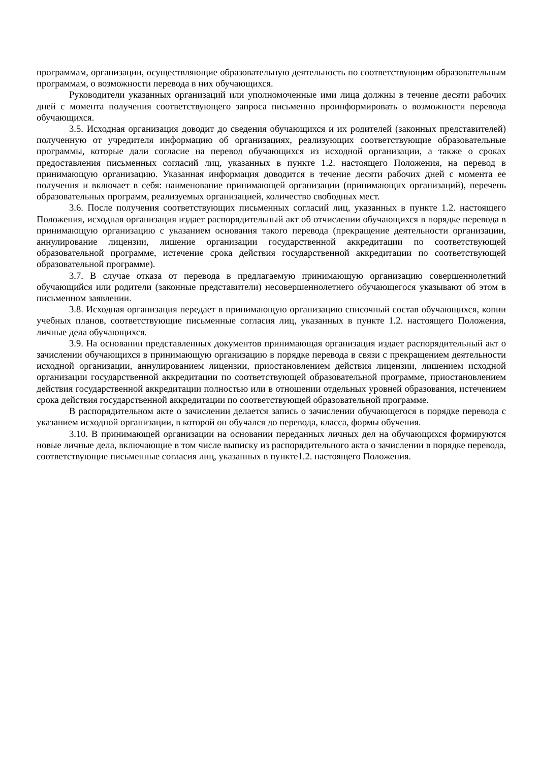программам, организации, осуществляющие образовательную деятельность по соответствующим образовательным программам, о возможности перевода в них обучающихся.
Руководители указанных организаций или уполномоченные ими лица должны в течение десяти рабочих дней с момента получения соответствующего запроса письменно проинформировать о возможности перевода обучающихся.
3.5. Исходная организация доводит до сведения обучающихся и их родителей (законных представителей) полученную от учредителя информацию об организациях, реализующих соответствующие образовательные программы, которые дали согласие на перевод обучающихся из исходной организации, а также о сроках предоставления письменных согласий лиц, указанных в пункте 1.2. настоящего Положения, на перевод в принимающую организацию. Указанная информация доводится в течение десяти рабочих дней с момента ее получения и включает в себя: наименование принимающей организации (принимающих организаций), перечень образовательных программ, реализуемых организацией, количество свободных мест.
3.6. После получения соответствующих письменных согласий лиц, указанных в пункте 1.2. настоящего Положения, исходная организация издает распорядительный акт об отчислении обучающихся в порядке перевода в принимающую организацию с указанием основания такого перевода (прекращение деятельности организации, аннулирование лицензии, лишение организации государственной аккредитации по соответствующей образовательной программе, истечение срока действия государственной аккредитации по соответствующей образовательной программе).
3.7. В случае отказа от перевода в предлагаемую принимающую организацию совершеннолетний обучающийся или родители (законные представители) несовершеннолетнего обучающегося указывают об этом в письменном заявлении.
3.8. Исходная организация передает в принимающую организацию списочный состав обучающихся, копии учебных планов, соответствующие письменные согласия лиц, указанных в пункте 1.2. настоящего Положения, личные дела обучающихся.
3.9. На основании представленных документов принимающая организация издает распорядительный акт о зачислении обучающихся в принимающую организацию в порядке перевода в связи с прекращением деятельности исходной организации, аннулированием лицензии, приостановлением действия лицензии, лишением исходной организации государственной аккредитации по соответствующей образовательной программе, приостановлением действия государственной аккредитации полностью или в отношении отдельных уровней образования, истечением срока действия государственной аккредитации по соответствующей образовательной программе.
В распорядительном акте о зачислении делается запись о зачислении обучающегося в порядке перевода с указанием исходной организации, в которой он обучался до перевода, класса, формы обучения.
3.10. В принимающей организации на основании переданных личных дел на обучающихся формируются новые личные дела, включающие в том числе выписку из распорядительного акта о зачислении в порядке перевода, соответствующие письменные согласия лиц, указанных в пункте1.2. настоящего Положения.